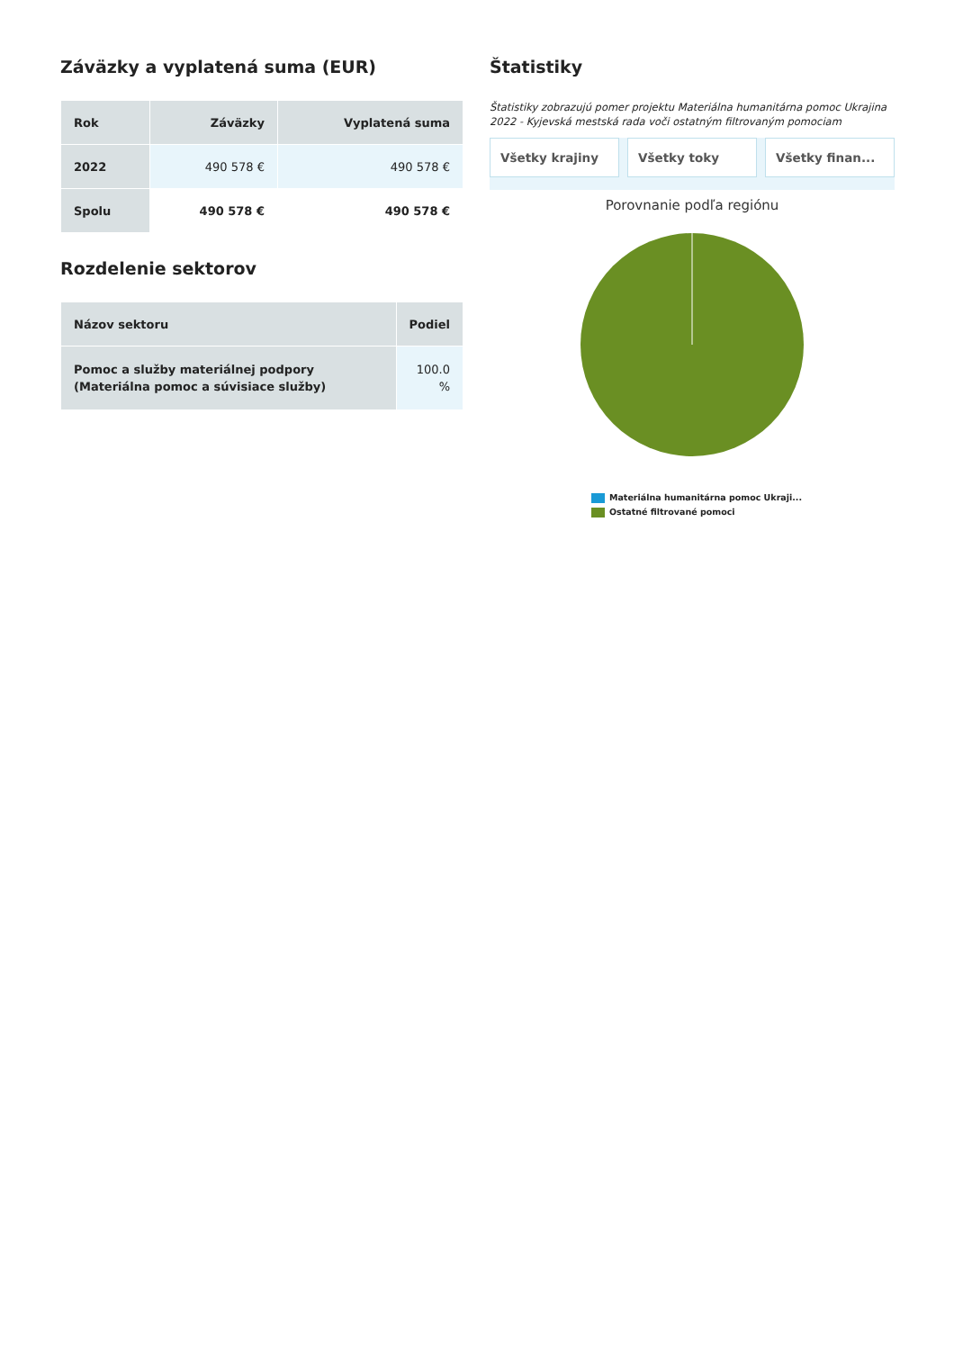Záväzky a vyplatená suma (EUR)
| Rok | Záväzky | Vyplatená suma |
| --- | --- | --- |
| 2022 | 490 578 € | 490 578 € |
| Spolu | 490 578 € | 490 578 € |
Rozdelenie sektorov
| Názov sektoru | Podiel |
| --- | --- |
| Pomoc a služby materiálnej podpory (Materiálna pomoc a súvisiace služby) | 100.0 % |
Štatistiky
Štatistiky zobrazujú pomer projektu Materiálna humanitárna pomoc Ukrajina 2022 - Kyjevská mestská rada voči ostatným filtrovaným pomociam
Všetky krajiny Všetky toky Všetky finan...
Porovnanie podľa regiónu
Materiálna humanitárna pomoc Ukraji...
Ostatné filtrované pomoci